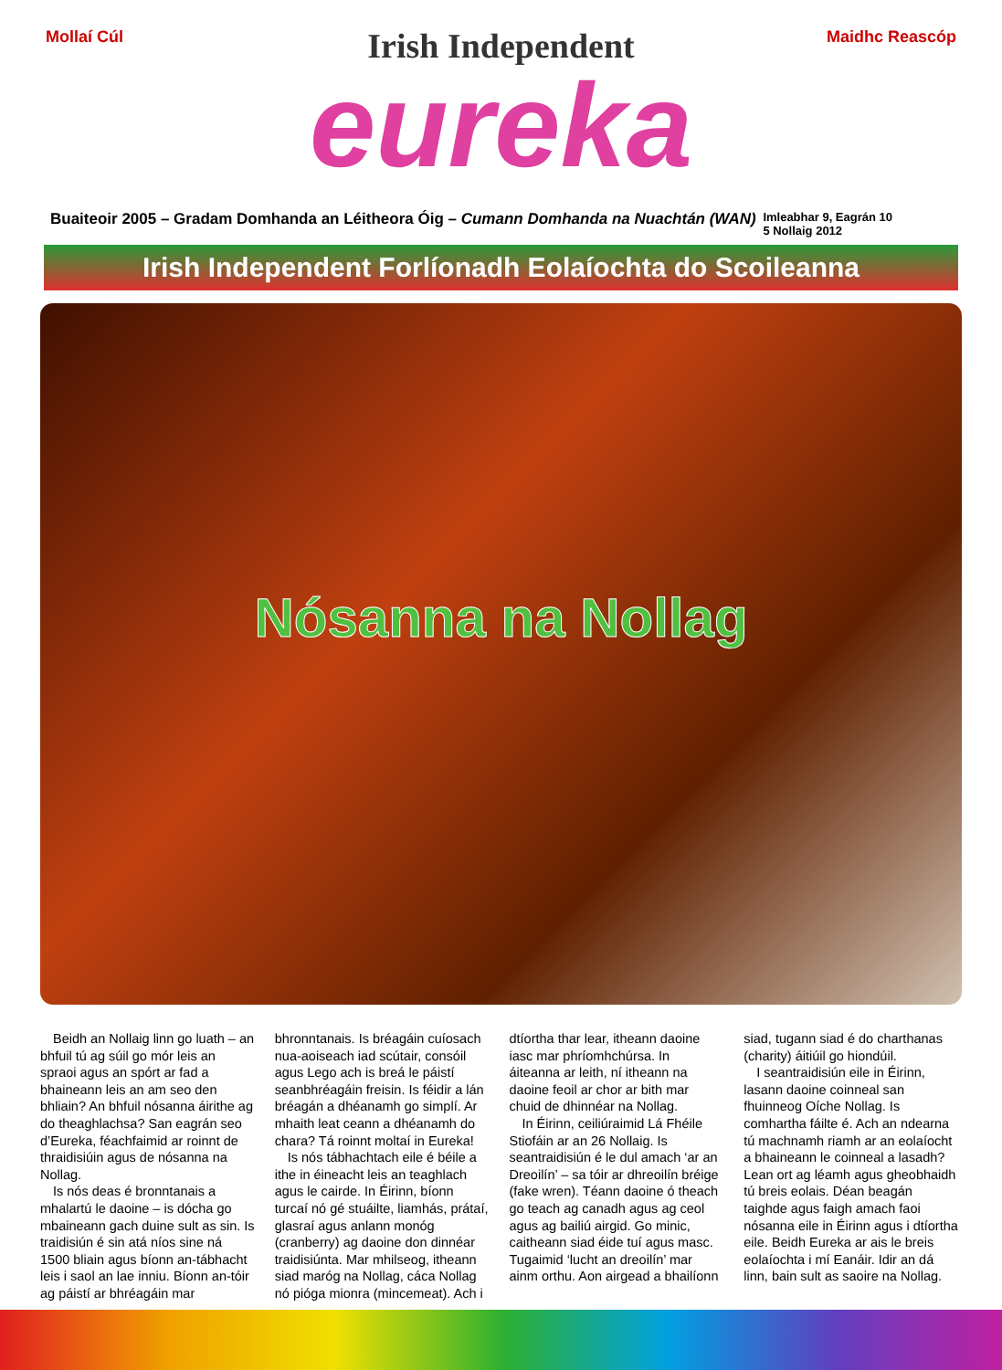Mollaí Cúl
Irish Independent
eureka
Maidhc Reascóp
Buaiteoir 2005 – Gradam Domhanda an Léitheora Óig – Cumann Domhanda na Nuachtán (WAN) Imleabhar 9, Eagrán 10
5 Nollaig 2012
Irish Independent Forlíonadh Eolaíochta do Scoileanna
Nósanna na Nollag
Beidh an Nollaig linn go luath – an bhfuil tú ag súil go mór leis an spraoi agus an spórt ar fad a bhaineann leis an am seo den bhliain? An bhfuil nósanna áirithe ag do theaghlachsa? San eagrán seo d’Eureka, féachfaimid ar roinnt de thraidisiúin agus de nósanna na Nollag.
Is nós deas é bronntanais a mhalartú le daoine – is dócha go mbaineann gach duine sult as sin. Is traidisiún é sin atá níos sine ná 1500 bliain agus bíonn an-tábhacht leis i saol an lae inniu. Bíonn an-tóir ag páistí ar bhréagáin mar bhronntanais. Is bréagáin cuíosach nua-aoiseach iad scútair, consóil agus Lego ach is breá le páistí seanbhréagáin freisin. Is féidir a lán bréagán a dhéanamh go simplí. Ar mhaith leat ceann a dhéanamh do chara? Tá roinnt moltaí in Eureka!
Is nós tábhachtach eile é béile a ithe in éineacht leis an teaghlach agus le cairde. In Éirinn, bíonn turcaí nó gé stuáilte, liamhás, prátaí, glasraí agus anlann monóg (cranberry) ag daoine don dinnéar traidisiúnta. Mar mhilseog, itheann siad maróg na Nollag, cáca Nollag nó pióga mionra (mincemeat). Ach i dtíortha thar lear, itheann daoine iasc mar phríomhchúrsa. In áiteanna ar leith, ní itheann na daoine feoil ar chor ar bith mar chuid de dhinnéar na Nollag.
In Éirinn, ceiliúraimid Lá Fhéile Stiofáin ar an 26 Nollaig. Is seantraidisiún é le dul amach ‘ar an Dreoilín’ – sa tóir ar dhreoilín bréige (fake wren). Téann daoine ó theach go teach ag canadh agus ag ceol agus ag bailiú airgid. Go minic, caitheann siad éide tuí agus masc. Tugaimid ‘lucht an dreoilín’ mar ainm orthu. Aon airgead a bhailíonn siad, tugann siad é do charthanas (charity) áitiúil go hiondúil.
I seantraidisiún eile in Éirinn, lasann daoine coinneal san fhuinneog Oíche Nollag. Is comhartha fáilte é. Ach an ndearna tú machnamh riamh ar an eolaíocht a bhaineann le coinneal a lasadh? Lean ort ag léamh agus gheobhaidh tú breis eolais. Déan beagán taighde agus faigh amach faoi nósanna eile in Éirinn agus i dtíortha eile. Beidh Eureka ar ais le breis eolaíochta i mí Eanáir. Idir an dá linn, bain sult as saoire na Nollag.